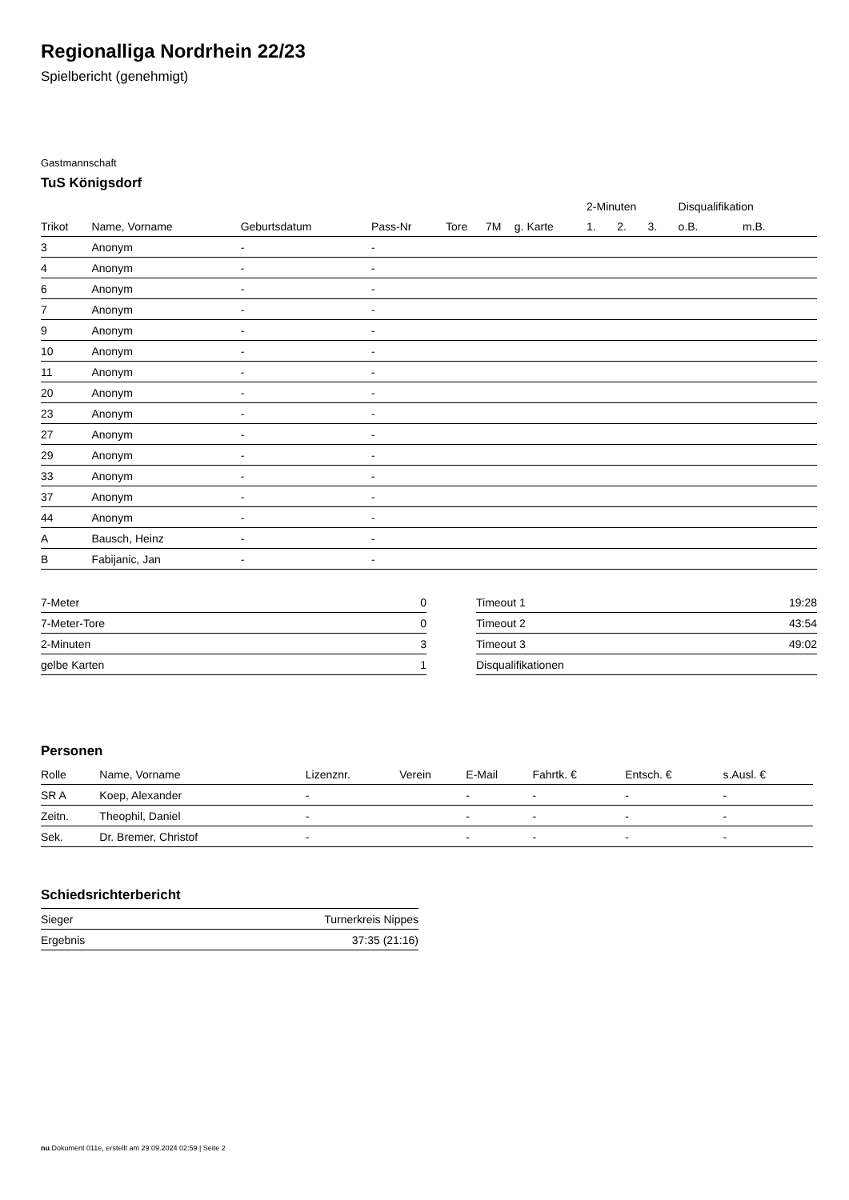Regionalliga Nordrhein 22/23
Spielbericht (genehmigt)
Gastmannschaft
TuS Königsdorf
| | | | | | | | 2-Minuten | | | Disqualifikation | |
| --- | --- | --- | --- | --- | --- | --- | --- | --- | --- | --- | --- |
| Trikot | Name, Vorname | Geburtsdatum | Pass-Nr | Tore | 7M | g. Karte | 1. | 2. | 3. | o.B. | m.B. |
| 3 | Anonym | - | - | | | | | | | | |
| 4 | Anonym | - | - | | | | | | | | |
| 6 | Anonym | - | - | | | | | | | | |
| 7 | Anonym | - | - | | | | | | | | |
| 9 | Anonym | - | - | | | | | | | | |
| 10 | Anonym | - | - | | | | | | | | |
| 11 | Anonym | - | - | | | | | | | | |
| 20 | Anonym | - | - | | | | | | | | |
| 23 | Anonym | - | - | | | | | | | | |
| 27 | Anonym | - | - | | | | | | | | |
| 29 | Anonym | - | - | | | | | | | | |
| 33 | Anonym | - | - | | | | | | | | |
| 37 | Anonym | - | - | | | | | | | | |
| 44 | Anonym | - | - | | | | | | | | |
| A | Bausch, Heinz | - | - | | | | | | | | |
| B | Fabijanic, Jan | - | - | | | | | | | | |
| 7-Meter | 0 |
| 7-Meter-Tore | 0 |
| 2-Minuten | 3 |
| gelbe Karten | 1 |
| Timeout 1 | 19:28 |
| Timeout 2 | 43:54 |
| Timeout 3 | 49:02 |
| Disqualifikationen | |
Personen
| Rolle | Name, Vorname | Lizenznr. | Verein | E-Mail | Fahrtk. € | Entsch. € | s.Ausl. € |
| --- | --- | --- | --- | --- | --- | --- | --- |
| SR A | Koep, Alexander | - | | - | - | - | - |
| Zeitn. | Theophil, Daniel | - | | - | - | - | - |
| Sek. | Dr. Bremer, Christof | - | | - | - | - | - |
Schiedsrichterbericht
| Sieger | Turnerkreis Nippes |
| Ergebnis | 37:35 (21:16) |
nu.Dokument 011e, erstellt am 29.09.2024 02:59 | Seite 2